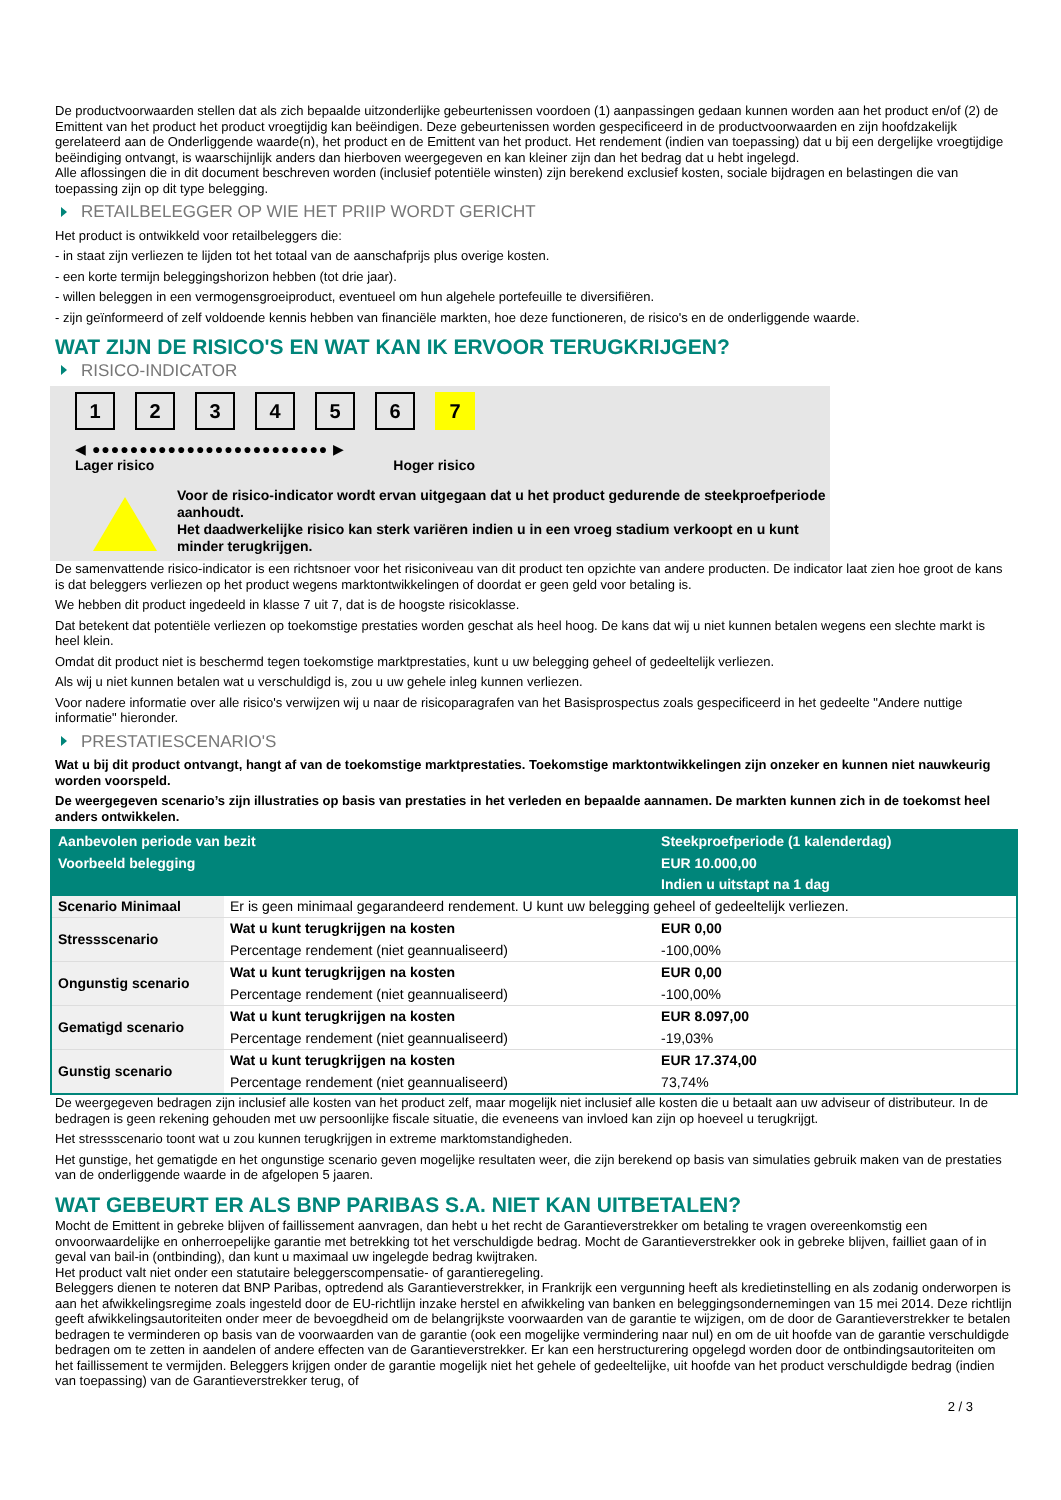De productvoorwaarden stellen dat als zich bepaalde uitzonderlijke gebeurtenissen voordoen (1) aanpassingen gedaan kunnen worden aan het product en/of (2) de Emittent van het product het product vroegtijdig kan beëindigen. Deze gebeurtenissen worden gespecificeerd in de productvoorwaarden en zijn hoofdzakelijk gerelateerd aan de Onderliggende waarde(n), het product en de Emittent van het product. Het rendement (indien van toepassing) dat u bij een dergelijke vroegtijdige beëindiging ontvangt, is waarschijnlijk anders dan hierboven weergegeven en kan kleiner zijn dan het bedrag dat u hebt ingelegd.
Alle aflossingen die in dit document beschreven worden (inclusief potentiële winsten) zijn berekend exclusief kosten, sociale bijdragen en belastingen die van toepassing zijn op dit type belegging.
RETAILBELEGGER OP WIE HET PRIIP WORDT GERICHT
Het product is ontwikkeld voor retailbeleggers die:
- in staat zijn verliezen te lijden tot het totaal van de aanschafprijs plus overige kosten.
- een korte termijn beleggingshorizon hebben (tot drie jaar).
- willen beleggen in een vermogensgroeiproduct, eventueel om hun algehele portefeuille te diversifiëren.
- zijn geïnformeerd of zelf voldoende kennis hebben van financiële markten, hoe deze functioneren, de risico's en de onderliggende waarde.
WAT ZIJN DE RISICO'S EN WAT KAN IK ERVOOR TERUGKRIJGEN?
RISICO-INDICATOR
1 2 3 4 5 6 7
◀ ●●●●●●●●●●●●●●●●●●●●●●●●● ▶
Lager risico Hoger risico
Voor de risico-indicator wordt ervan uitgegaan dat u het product gedurende de steekproefperiode aanhoudt.
Het daadwerkelijke risico kan sterk variëren indien u in een vroeg stadium verkoopt en u kunt minder terugkrijgen.
De samenvattende risico-indicator is een richtsnoer voor het risiconiveau van dit product ten opzichte van andere producten. De indicator laat zien hoe groot de kans is dat beleggers verliezen op het product wegens marktontwikkelingen of doordat er geen geld voor betaling is.
We hebben dit product ingedeeld in klasse 7 uit 7, dat is de hoogste risicoklasse.
Dat betekent dat potentiële verliezen op toekomstige prestaties worden geschat als heel hoog. De kans dat wij u niet kunnen betalen wegens een slechte markt is heel klein.
Omdat dit product niet is beschermd tegen toekomstige marktprestaties, kunt u uw belegging geheel of gedeeltelijk verliezen.
Als wij u niet kunnen betalen wat u verschuldigd is, zou u uw gehele inleg kunnen verliezen.
Voor nadere informatie over alle risico's verwijzen wij u naar de risicoparagrafen van het Basisprospectus zoals gespecificeerd in het gedeelte "Andere nuttige informatie" hieronder.
PRESTATIESCENARIO'S
Wat u bij dit product ontvangt, hangt af van de toekomstige marktprestaties. Toekomstige marktontwikkelingen zijn onzeker en kunnen niet nauwkeurig worden voorspeld.
De weergegeven scenario’s zijn illustraties op basis van prestaties in het verleden en bepaalde aannamen. De markten kunnen zich in de toekomst heel anders ontwikkelen.
| Aanbevolen periode van bezit | | Steekproefperiode (1 kalenderdag) |
| --- | --- | --- |
| Voorbeeld belegging | | EUR 10.000,00 |
| | | Indien u uitstapt na 1 dag |
| Scenario Minimaal | Er is geen minimaal gegarandeerd rendement. U kunt uw belegging geheel of gedeeltelijk verliezen. | |
| Stressscenario | Wat u kunt terugkrijgen na kosten | EUR 0,00 |
| | Percentage rendement (niet geannualiseerd) | -100,00% |
| Ongunstig scenario | Wat u kunt terugkrijgen na kosten | EUR 0,00 |
| | Percentage rendement (niet geannualiseerd) | -100,00% |
| Gematigd scenario | Wat u kunt terugkrijgen na kosten | EUR 8.097,00 |
| | Percentage rendement (niet geannualiseerd) | -19,03% |
| Gunstig scenario | Wat u kunt terugkrijgen na kosten | EUR 17.374,00 |
| | Percentage rendement (niet geannualiseerd) | 73,74% |
De weergegeven bedragen zijn inclusief alle kosten van het product zelf, maar mogelijk niet inclusief alle kosten die u betaalt aan uw adviseur of distributeur. In de bedragen is geen rekening gehouden met uw persoonlijke fiscale situatie, die eveneens van invloed kan zijn op hoeveel u terugkrijgt.
Het stressscenario toont wat u zou kunnen terugkrijgen in extreme marktomstandigheden.
Het gunstige, het gematigde en het ongunstige scenario geven mogelijke resultaten weer, die zijn berekend op basis van simulaties gebruik maken van de prestaties van de onderliggende waarde in de afgelopen 5 jaaren.
WAT GEBEURT ER ALS BNP PARIBAS S.A. NIET KAN UITBETALEN?
Mocht de Emittent in gebreke blijven of faillissement aanvragen, dan hebt u het recht de Garantieverstrekker om betaling te vragen overeenkomstig een onvoorwaardelijke en onherroepelijke garantie met betrekking tot het verschuldigde bedrag. Mocht de Garantieverstrekker ook in gebreke blijven, failliet gaan of in geval van bail-in (ontbinding), dan kunt u maximaal uw ingelegde bedrag kwijtraken.
Het product valt niet onder een statutaire beleggerscompensatie- of garantieregeling.
Beleggers dienen te noteren dat BNP Paribas, optredend als Garantieverstrekker, in Frankrijk een vergunning heeft als kredietinstelling en als zodanig onderworpen is aan het afwikkelingsregime zoals ingesteld door de EU-richtlijn inzake herstel en afwikkeling van banken en beleggingsondernemingen van 15 mei 2014. Deze richtlijn geeft afwikkelingsautoriteiten onder meer de bevoegdheid om de belangrijkste voorwaarden van de garantie te wijzigen, om de door de Garantieverstrekker te betalen bedragen te verminderen op basis van de voorwaarden van de garantie (ook een mogelijke vermindering naar nul) en om de uit hoofde van de garantie verschuldigde bedragen om te zetten in aandelen of andere effecten van de Garantieverstrekker. Er kan een herstructurering opgelegd worden door de ontbindingsautoriteiten om het faillissement te vermijden. Beleggers krijgen onder de garantie mogelijk niet het gehele of gedeeltelijke, uit hoofde van het product verschuldigde bedrag (indien van toepassing) van de Garantieverstrekker terug, of
2 / 3